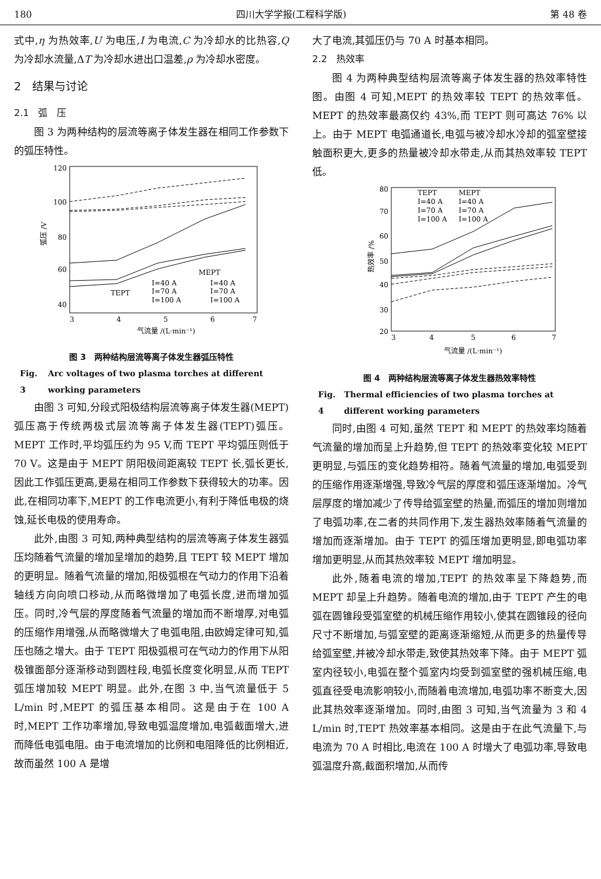180 四川大学学报(工程科学版) 第 48 卷
式中,η 为热效率,U 为电压,I 为电流,C 为冷却水的比热容,Q 为冷却水流量,ΔT 为冷却水进出口温差,ρ 为冷却水密度。
2　结果与讨论
2.1　弧　压
图 3 为两种结构的层流等离子体发生器在相同工作参数下的弧压特性。
120
100
80
60
40
3
4
5
6
7
气流量 /(L·min⁻¹)
弧压 /V
MEPT
TEPT
I=40 A
I=70 A
I=100 A
I=40 A
I=70 A
I=100 A
图 3　两种结构层流等离子体发生器弧压特性
Fig. 3 Arc voltages of two plasma torches at different working parameters
由图 3 可知,分段式阳极结构层流等离子体发生器(MEPT)弧压高于传统两极式层流等离子体发生器(TEPT)弧压。MEPT 工作时,平均弧压约为 95 V,而 TEPT 平均弧压则低于 70 V。这是由于 MEPT 阴阳极间距离较 TEPT 长,弧长更长,因此工作弧压更高,更易在相同工作参数下获得较大的功率。因此,在相同功率下,MEPT 的工作电流更小,有利于降低电极的烧蚀,延长电极的使用寿命。
此外,由图 3 可知,两种典型结构的层流等离子体发生器弧压均随着气流量的增加呈增加的趋势,且 TEPT 较 MEPT 增加的更明显。随着气流量的增加,阳极弧根在气动力的作用下沿着轴线方向向喷口移动,从而略微增加了电弧长度,进而增加弧压。同时,冷气层的厚度随着气流量的增加而不断增厚,对电弧的压缩作用增强,从而略微增大了电弧电阻,由欧姆定律可知,弧压也随之增大。由于 TEPT 阳极弧根可在气动力的作用下从阳极锥面部分逐渐移动到圆柱段,电弧长度变化明显,从而 TEPT 弧压增加较 MEPT 明显。此外,在图 3 中,当气流量低于 5 L/min 时,MEPT 的弧压基本相同。这是由于在 100 A 时,MEPT 工作功率增加,导致电弧温度增加,电弧截面增大,进而降低电弧电阻。由于电流增加的比例和电阻降低的比例相近,故而虽然 100 A 是增
大了电流,其弧压仍与 70 A 时基本相同。
2.2　热效率
图 4 为两种典型结构层流等离子体发生器的热效率特性图。由图 4 可知,MEPT 的热效率较 TEPT 的热效率低。MEPT 的热效率最高仅约 43%,而 TEPT 则可高达 76% 以上。由于 MEPT 电弧通道长,电弧与被冷却水冷却的弧室壁接触面积更大,更多的热量被冷却水带走,从而其热效率较 TEPT 低。
80
70
60
50
40
30
20
3
4
5
6
7
气流量 /(L·min⁻¹)
热效率 /%
TEPT
MEPT
I=40 A
I=40 A
I=70 A
I=70 A
I=100 A
I=100 A
图 4　两种结构层流等离子体发生器热效率特性
Fig. 4 Thermal efficiencies of two plasma torches at different working parameters
同时,由图 4 可知,虽然 TEPT 和 MEPT 的热效率均随着气流量的增加而呈上升趋势,但 TEPT 的热效率变化较 MEPT 更明显,与弧压的变化趋势相符。随着气流量的增加,电弧受到的压缩作用逐渐增强,导致冷气层的厚度和弧压逐渐增加。冷气层厚度的增加减少了传导给弧室壁的热量,而弧压的增加则增加了电弧功率,在二者的共同作用下,发生器热效率随着气流量的增加而逐渐增加。由于 TEPT 的弧压增加更明显,即电弧功率增加更明显,从而其热效率较 MEPT 增加明显。
此外,随着电流的增加,TEPT 的热效率呈下降趋势,而 MEPT 却呈上升趋势。随着电流的增加,由于 TEPT 产生的电弧在圆锥段受弧室壁的机械压缩作用较小,使其在圆锥段的径向尺寸不断增加,与弧室壁的距离逐渐缩短,从而更多的热量传导给弧室壁,并被冷却水带走,致使其热效率下降。由于 MEPT 弧室内径较小,电弧在整个弧室内均受到弧室壁的强机械压缩,电弧直径受电流影响较小,而随着电流增加,电弧功率不断变大,因此其热效率逐渐增加。同时,由图 3 可知,当气流量为 3 和 4 L/min 时,TEPT 热效率基本相同。这是由于在此气流量下,与电流为 70 A 时相比,电流在 100 A 时增大了电弧功率,导致电弧温度升高,截面积增加,从而传